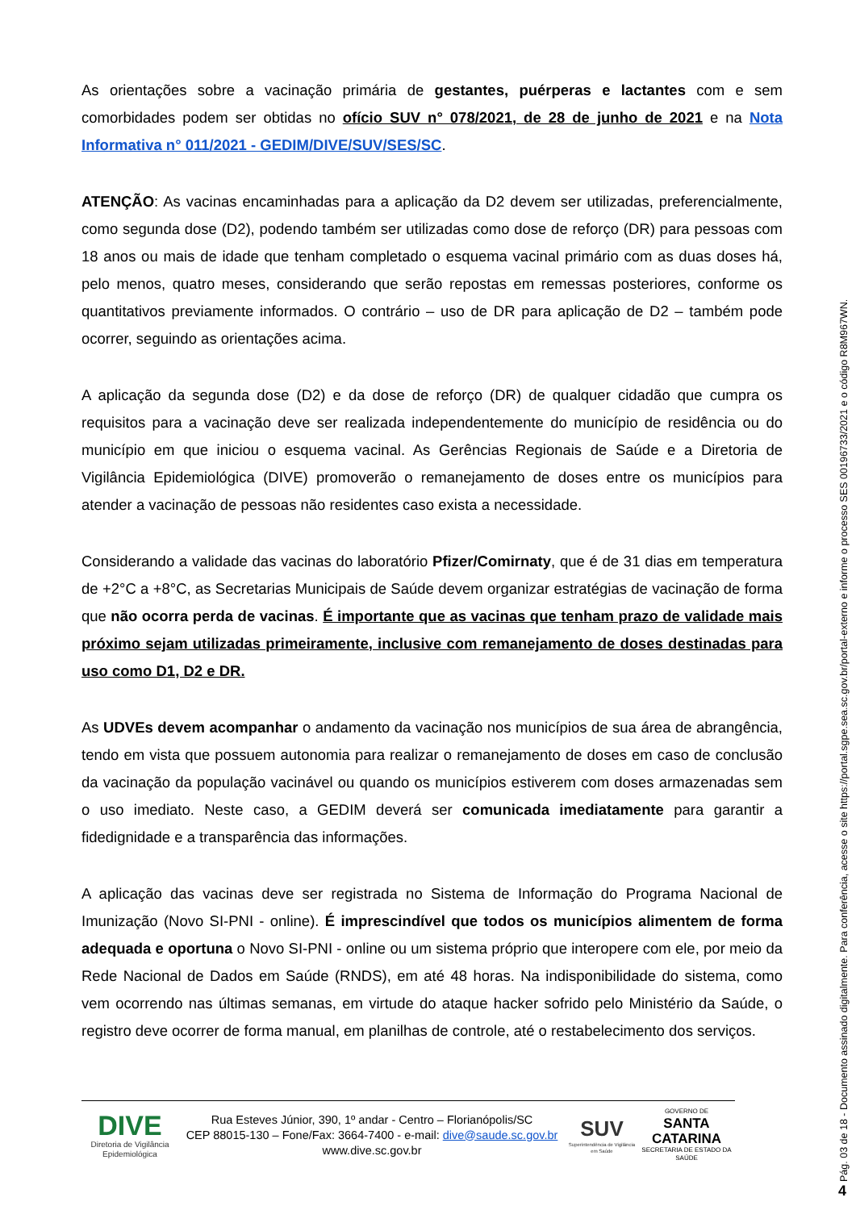As orientações sobre a vacinação primária de gestantes, puérperas e lactantes com e sem comorbidades podem ser obtidas no ofício SUV n° 078/2021, de 28 de junho de 2021 e na Nota Informativa n° 011/2021 - GEDIM/DIVE/SUV/SES/SC.
ATENÇÃO: As vacinas encaminhadas para a aplicação da D2 devem ser utilizadas, preferencialmente, como segunda dose (D2), podendo também ser utilizadas como dose de reforço (DR) para pessoas com 18 anos ou mais de idade que tenham completado o esquema vacinal primário com as duas doses há, pelo menos, quatro meses, considerando que serão repostas em remessas posteriores, conforme os quantitativos previamente informados. O contrário – uso de DR para aplicação de D2 – também pode ocorrer, seguindo as orientações acima.
A aplicação da segunda dose (D2) e da dose de reforço (DR) de qualquer cidadão que cumpra os requisitos para a vacinação deve ser realizada independentemente do município de residência ou do município em que iniciou o esquema vacinal. As Gerências Regionais de Saúde e a Diretoria de Vigilância Epidemiológica (DIVE) promoverão o remanejamento de doses entre os municípios para atender a vacinação de pessoas não residentes caso exista a necessidade.
Considerando a validade das vacinas do laboratório Pfizer/Comirnaty, que é de 31 dias em temperatura de +2°C a +8°C, as Secretarias Municipais de Saúde devem organizar estratégias de vacinação de forma que não ocorra perda de vacinas. É importante que as vacinas que tenham prazo de validade mais próximo sejam utilizadas primeiramente, inclusive com remanejamento de doses destinadas para uso como D1, D2 e DR.
As UDVEs devem acompanhar o andamento da vacinação nos municípios de sua área de abrangência, tendo em vista que possuem autonomia para realizar o remanejamento de doses em caso de conclusão da vacinação da população vacinável ou quando os municípios estiverem com doses armazenadas sem o uso imediato. Neste caso, a GEDIM deverá ser comunicada imediatamente para garantir a fidedignidade e a transparência das informações.
A aplicação das vacinas deve ser registrada no Sistema de Informação do Programa Nacional de Imunização (Novo SI-PNI - online). É imprescindível que todos os municípios alimentem de forma adequada e oportuna o Novo SI-PNI - online ou um sistema próprio que interopere com ele, por meio da Rede Nacional de Dados em Saúde (RNDS), em até 48 horas. Na indisponibilidade do sistema, como vem ocorrendo nas últimas semanas, em virtude do ataque hacker sofrido pelo Ministério da Saúde, o registro deve ocorrer de forma manual, em planilhas de controle, até o restabelecimento dos serviços.
DIVE
Diretoria de Vigilância Epidemiológica
Rua Esteves Júnior, 390, 1º andar - Centro – Florianópolis/SC
CEP 88015-130 – Fone/Fax: 3664-7400 - e-mail: dive@saude.sc.gov.br
www.dive.sc.gov.br
SUV
Superintendência de Vigilância em Saúde
GOVERNO DE
SANTA CATARINA
SECRETARIA DE ESTADO DA SAÚDE
Pág. 03 de 18 - Documento assinado digitalmente. Para conferência, acesse o site https://portal.sgpe.sea.sc.gov.br/portal-externo e informe o processo SES 00196733/2021 e o código R8M967WN.
4